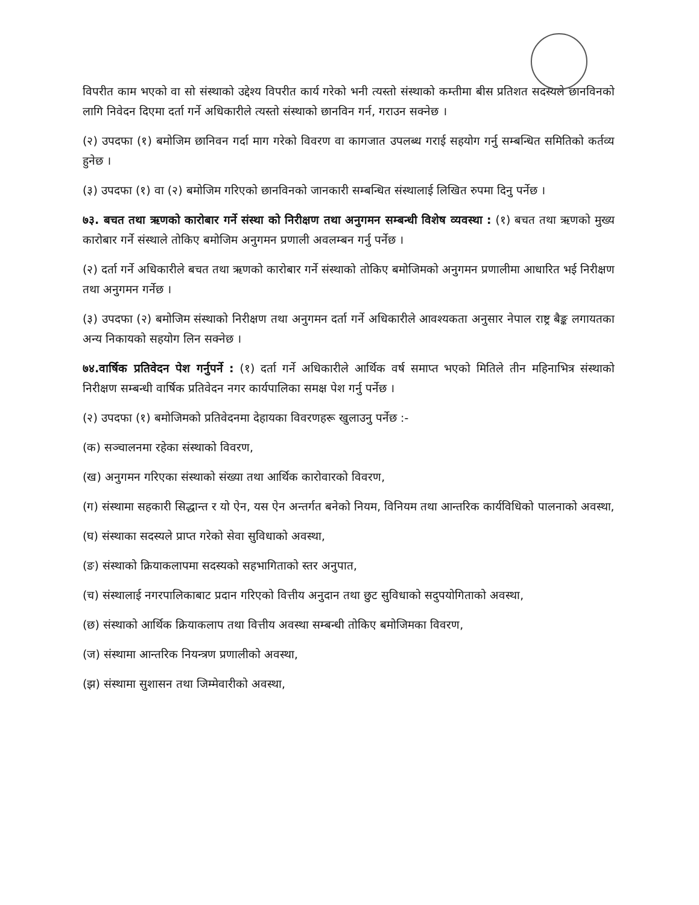विपरीत काम भएको वा सो संस्थाको उद्देश्य विपरीत कार्य गरेको भनी त्यस्तो संस्थाको कम्तीमा बीस प्रतिशत सदस्यले छानविनको लागि निवेदन दिएमा दर्ता गर्ने अधिकारीले त्यस्तो संस्थाको छानविन गर्न, गराउन सक्नेछ ।
(२) उपदफा (१) बमोजिम छानिवन गर्दा माग गरेको विवरण वा कागजात उपलब्ध गराई सहयोग गर्नु सम्बन्धित समितिको कर्तव्य हुनेछ ।
(३) उपदफा (१) वा (२) बमोजिम गरिएको छानविनको जानकारी सम्बन्धित संस्थालाई लिखित रुपमा दिनु पर्नेछ ।
७३. बचत तथा ऋणको कारोबार गर्ने संस्था को निरीक्षण तथा अनुगमन सम्बन्धी विशेष व्यवस्था : (१) बचत तथा ऋणको मुख्य कारोबार गर्ने संस्थाले तोकिए बमोजिम अनुगमन प्रणाली अवलम्बन गर्नु पर्नेछ ।
(२) दर्ता गर्ने अधिकारीले बचत तथा ऋणको कारोबार गर्ने संस्थाको तोकिए बमोजिमको अनुगमन प्रणालीमा आधारित भई निरीक्षण तथा अनुगमन गर्नेछ ।
(३) उपदफा (२) बमोजिम संस्थाको निरीक्षण तथा अनुगमन दर्ता गर्ने अधिकारीले आवश्यकता अनुसार नेपाल राष्ट्र बैङ्क लगायतका अन्य निकायको सहयोग लिन सक्नेछ ।
७४.वार्षिक प्रतिवेदन पेश गर्नुपर्ने : (१) दर्ता गर्ने अधिकारीले आर्थिक वर्ष समाप्त भएको मितिले तीन महिनाभित्र संस्थाको निरीक्षण सम्बन्धी वार्षिक प्रतिवेदन नगर कार्यपालिका समक्ष पेश गर्नु पर्नेछ ।
(२) उपदफा (१) बमोजिमको प्रतिवेदनमा देहायका विवरणहरू खुलाउनु पर्नेछ :-
(क) सञ्चालनमा रहेका संस्थाको विवरण,
(ख) अनुगमन गरिएका संस्थाको संख्या तथा आर्थिक कारोवारको विवरण,
(ग) संस्थामा सहकारी सिद्धान्त र यो ऐन, यस ऐन अन्तर्गत बनेको नियम, विनियम तथा आन्तरिक कार्यविधिको पालनाको अवस्था,
(घ) संस्थाका सदस्यले प्राप्त गरेको सेवा सुविधाको अवस्था,
(ङ) संस्थाको क्रियाकलापमा सदस्यको सहभागिताको स्तर अनुपात,
(च) संस्थालाई नगरपालिकाबाट प्रदान गरिएको वित्तीय अनुदान तथा छुट सुविधाको सदुपयोगिताको अवस्था,
(छ) संस्थाको आर्थिक क्रियाकलाप तथा वित्तीय अवस्था सम्बन्धी तोकिए बमोजिमका विवरण,
(ज) संस्थामा आन्तरिक नियन्त्रण प्रणालीको अवस्था,
(झ) संस्थामा सुशासन तथा जिम्मेवारीको अवस्था,